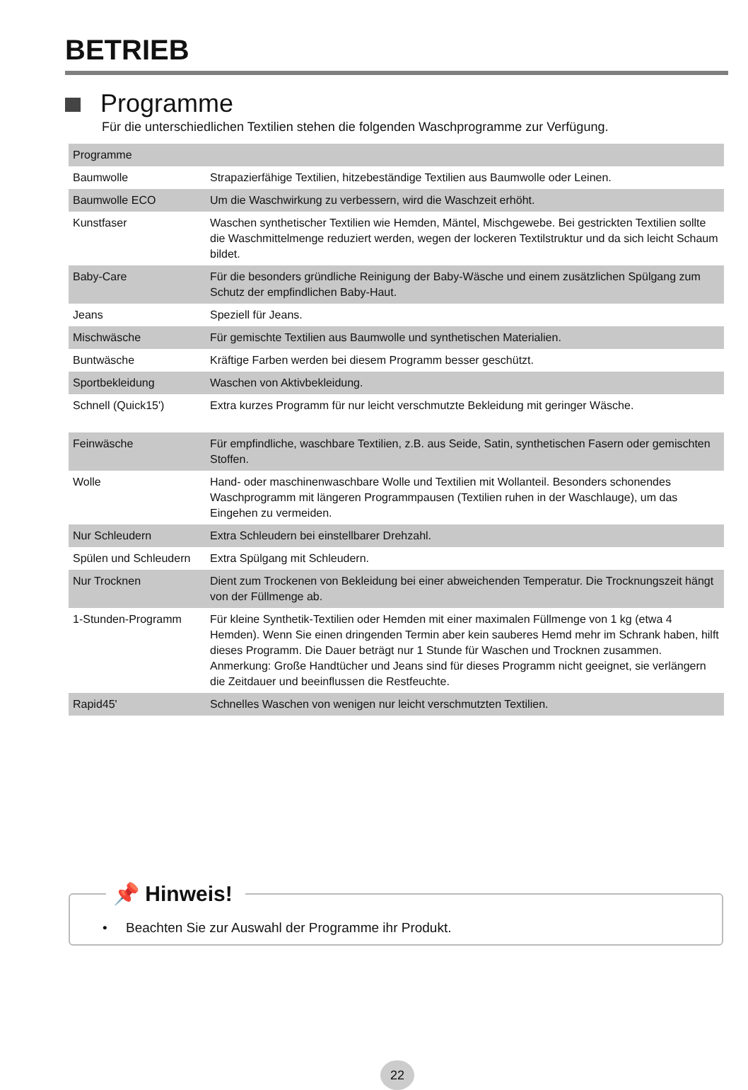BETRIEB
Programme
Für die unterschiedlichen Textilien stehen die folgenden Waschprogramme zur Verfügung.
| Programme | |
| --- | --- |
| Baumwolle | Strapazierfähige Textilien, hitzebeständige Textilien aus Baumwolle oder Leinen. |
| Baumwolle ECO | Um die Waschwirkung zu verbessern, wird die Waschzeit erhöht. |
| Kunstfaser | Waschen synthetischer Textilien wie Hemden, Mäntel, Mischgewebe. Bei gestrickten Textilien sollte die Waschmittelmenge reduziert werden, wegen der lockeren Textilstruktur und da sich leicht Schaum bildet. |
| Baby-Care | Für die besonders gründliche Reinigung der Baby-Wäsche und einem zusätzlichen Spülgang zum Schutz der empfindlichen Baby-Haut. |
| Jeans | Speziell für Jeans. |
| Mischwäsche | Für gemischte Textilien aus Baumwolle und synthetischen Materialien. |
| Buntwäsche | Kräftige Farben werden bei diesem Programm besser geschützt. |
| Sportbekleidung | Waschen von Aktivbekleidung. |
| Schnell (Quick15') | Extra kurzes Programm für nur leicht verschmutzte Bekleidung mit geringer Wäsche. |
| Feinwäsche | Für empfindliche, waschbare Textilien, z.B. aus Seide, Satin, synthetischen Fasern oder gemischten Stoffen. |
| Wolle | Hand- oder maschinenwaschbare Wolle und Textilien mit Wollanteil. Besonders schonendes Waschprogramm mit längeren Programmpausen (Textilien ruhen in der Waschlauge), um das Eingehen zu vermeiden. |
| Nur Schleudern | Extra Schleudern bei einstellbarer Drehzahl. |
| Spülen und Schleudern | Extra Spülgang mit Schleudern. |
| Nur Trocknen | Dient zum Trockenen von Bekleidung bei einer abweichenden Temperatur. Die Trocknungszeit hängt von der Füllmenge ab. |
| 1-Stunden-Programm | Für kleine Synthetik-Textilien oder Hemden mit einer maximalen Füllmenge von 1 kg (etwa 4 Hemden). Wenn Sie einen dringenden Termin aber kein sauberes Hemd mehr im Schrank haben, hilft dieses Programm. Die Dauer beträgt nur 1 Stunde für Waschen und Trocknen zusammen. Anmerkung: Große Handtücher und Jeans sind für dieses Programm nicht geeignet, sie verlängern die Zeitdauer und beeinflussen die Restfeuchte. |
| Rapid45' | Schnelles Waschen von wenigen nur leicht verschmutzten Textilien. |
📌 Hinweis!
• Beachten Sie zur Auswahl der Programme ihr Produkt.
22